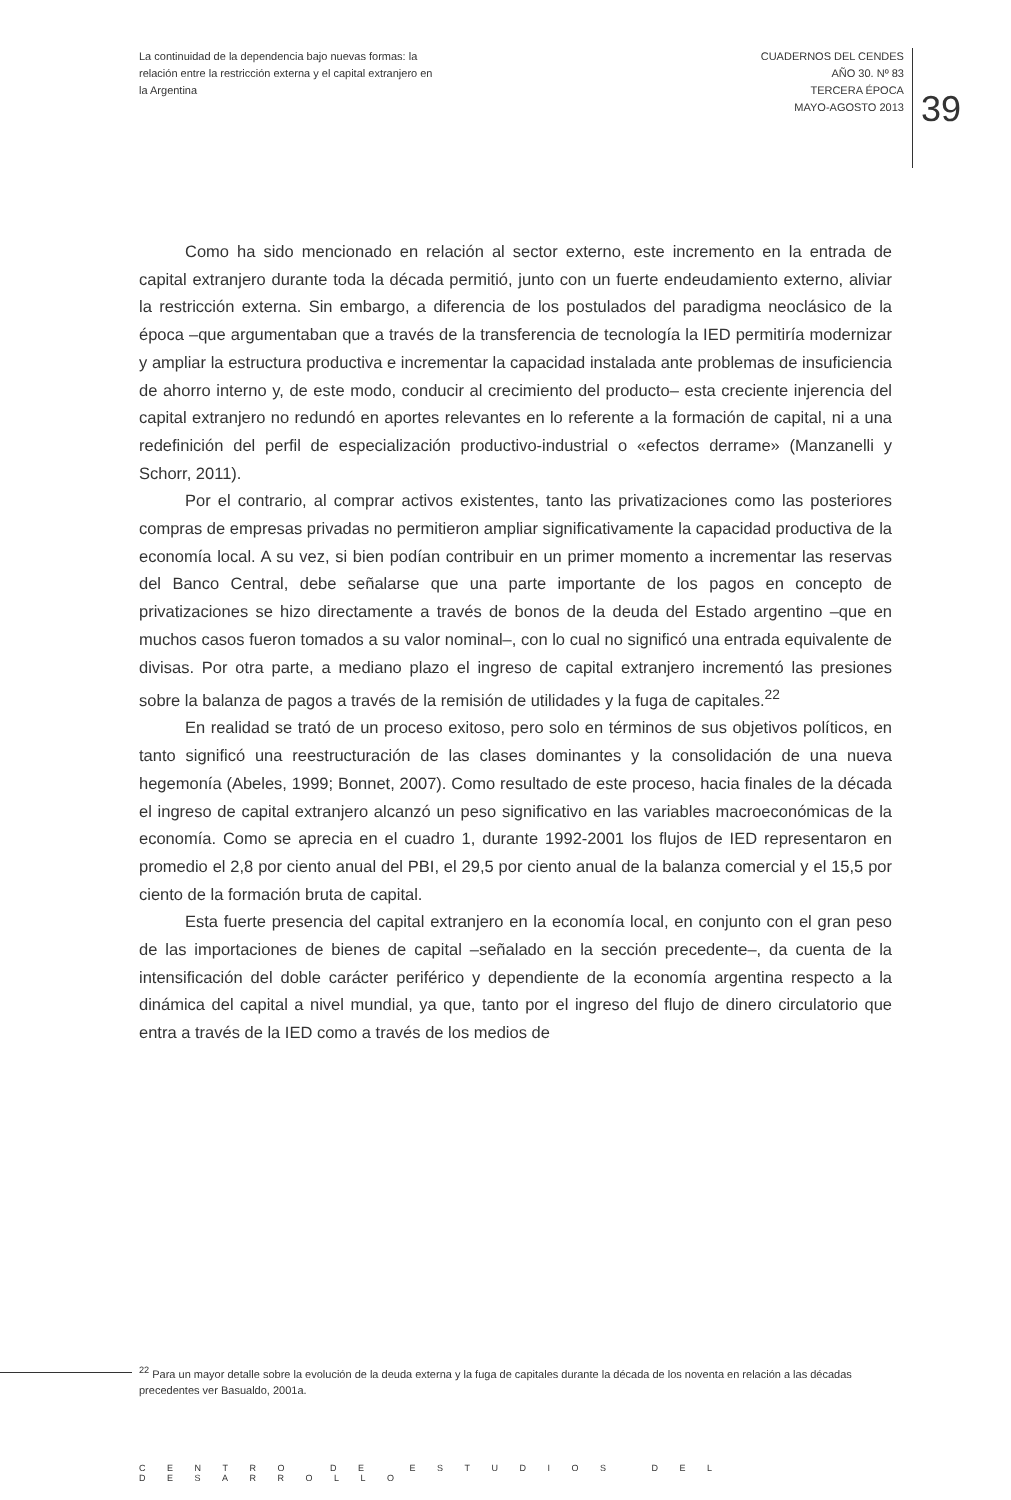La continuidad de la dependencia bajo nuevas formas: la relación entre la restricción externa y el capital extranjero en la Argentina
CUADERNOS DEL CENDES
AÑO 30. Nº 83
TERCERA ÉPOCA
MAYO-AGOSTO 2013
39
Como ha sido mencionado en relación al sector externo, este incremento en la entrada de capital extranjero durante toda la década permitió, junto con un fuerte endeudamiento externo, aliviar la restricción externa. Sin embargo, a diferencia de los postulados del paradigma neoclásico de la época –que argumentaban que a través de la transferencia de tecnología la IED permitiría modernizar y ampliar la estructura productiva e incrementar la capacidad instalada ante problemas de insuficiencia de ahorro interno y, de este modo, conducir al crecimiento del producto– esta creciente injerencia del capital extranjero no redundó en aportes relevantes en lo referente a la formación de capital, ni a una redefinición del perfil de especialización productivo-industrial o «efectos derrame» (Manzanelli y Schorr, 2011).
Por el contrario, al comprar activos existentes, tanto las privatizaciones como las posteriores compras de empresas privadas no permitieron ampliar significativamente la capacidad productiva de la economía local. A su vez, si bien podían contribuir en un primer momento a incrementar las reservas del Banco Central, debe señalarse que una parte importante de los pagos en concepto de privatizaciones se hizo directamente a través de bonos de la deuda del Estado argentino –que en muchos casos fueron tomados a su valor nominal–, con lo cual no significó una entrada equivalente de divisas. Por otra parte, a mediano plazo el ingreso de capital extranjero incrementó las presiones sobre la balanza de pagos a través de la remisión de utilidades y la fuga de capitales.<sup>22</sup>
En realidad se trató de un proceso exitoso, pero solo en términos de sus objetivos políticos, en tanto significó una reestructuración de las clases dominantes y la consolidación de una nueva hegemonía (Abeles, 1999; Bonnet, 2007). Como resultado de este proceso, hacia finales de la década el ingreso de capital extranjero alcanzó un peso significativo en las variables macroeconómicas de la economía. Como se aprecia en el cuadro 1, durante 1992-2001 los flujos de IED representaron en promedio el 2,8 por ciento anual del PBI, el 29,5 por ciento anual de la balanza comercial y el 15,5 por ciento de la formación bruta de capital.
Esta fuerte presencia del capital extranjero en la economía local, en conjunto con el gran peso de las importaciones de bienes de capital –señalado en la sección precedente–, da cuenta de la intensificación del doble carácter periférico y dependiente de la economía argentina respecto a la dinámica del capital a nivel mundial, ya que, tanto por el ingreso del flujo de dinero circulatorio que entra a través de la IED como a través de los medios de
<sup>22</sup> Para un mayor detalle sobre la evolución de la deuda externa y la fuga de capitales durante la década de los noventa en relación a las décadas precedentes ver Basualdo, 2001a.
CENTRO DE ESTUDIOS DEL DESARROLLO